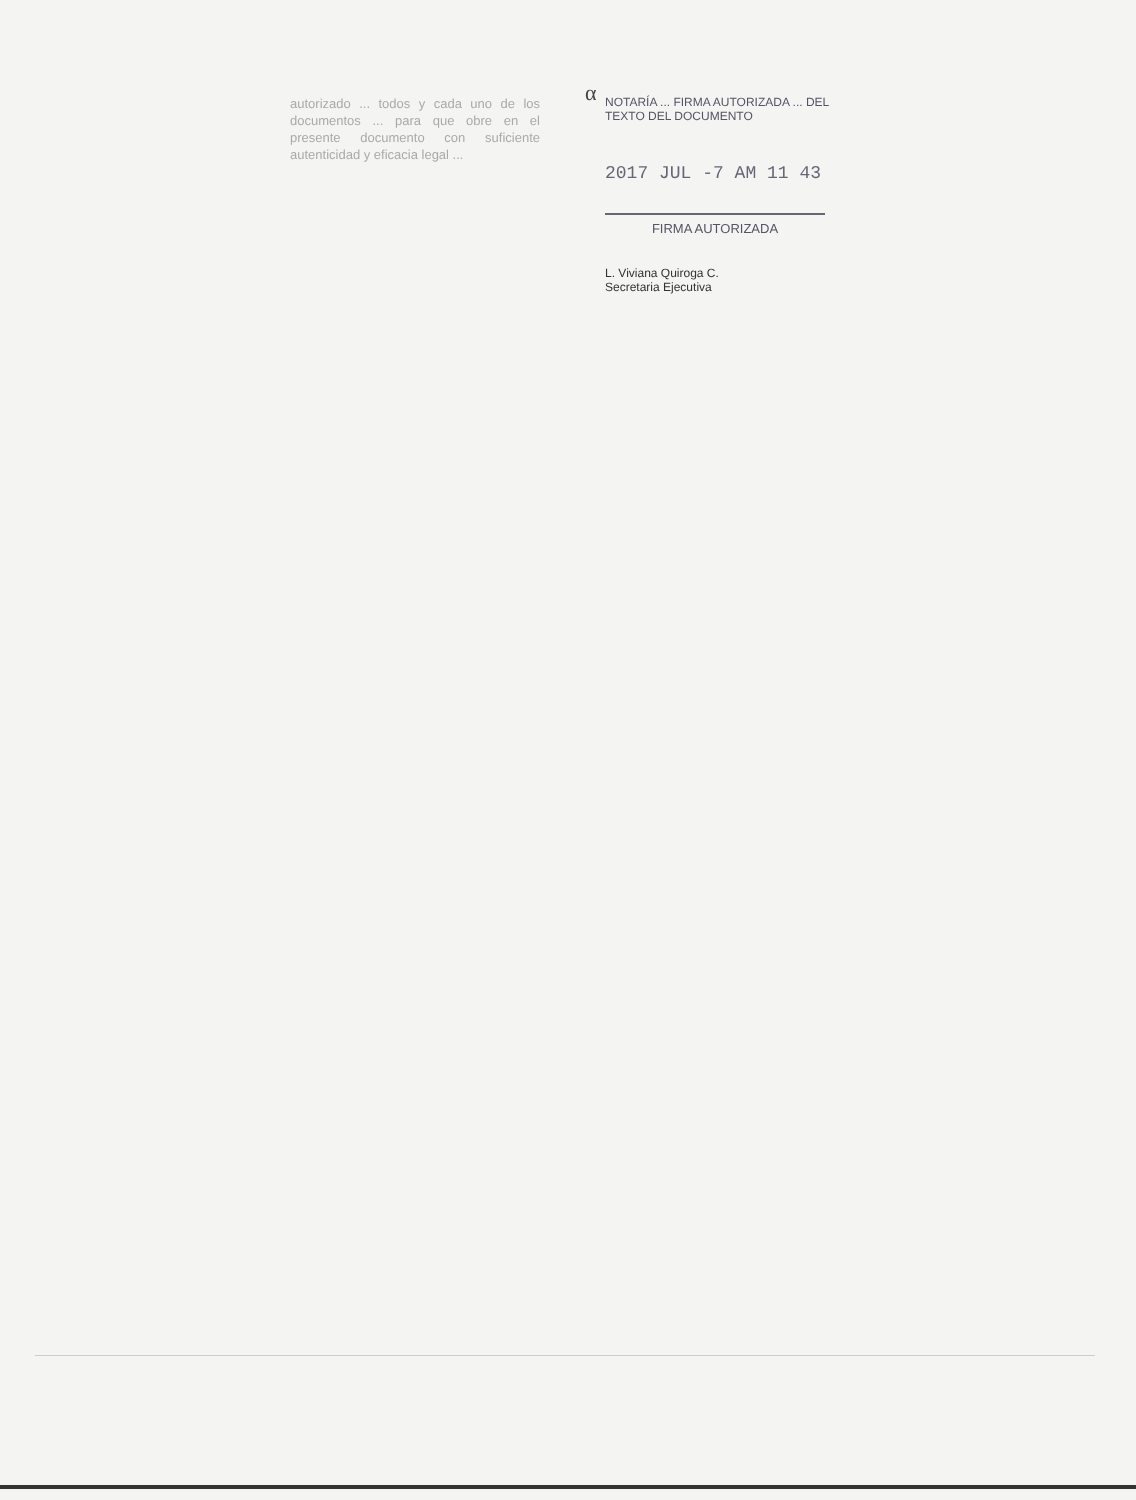α
autorizado ... todos y cada uno de los documentos ... para que obre en el presente documento con suficiente autenticidad y eficacia legal ...
NOTARÍA ... FIRMA AUTORIZADA ... DEL TEXTO DEL DOCUMENTO
2017 JUL -7 AM 11 43
FIRMA AUTORIZADA
L. Viviana Quiroga C.
Secretaria Ejecutiva